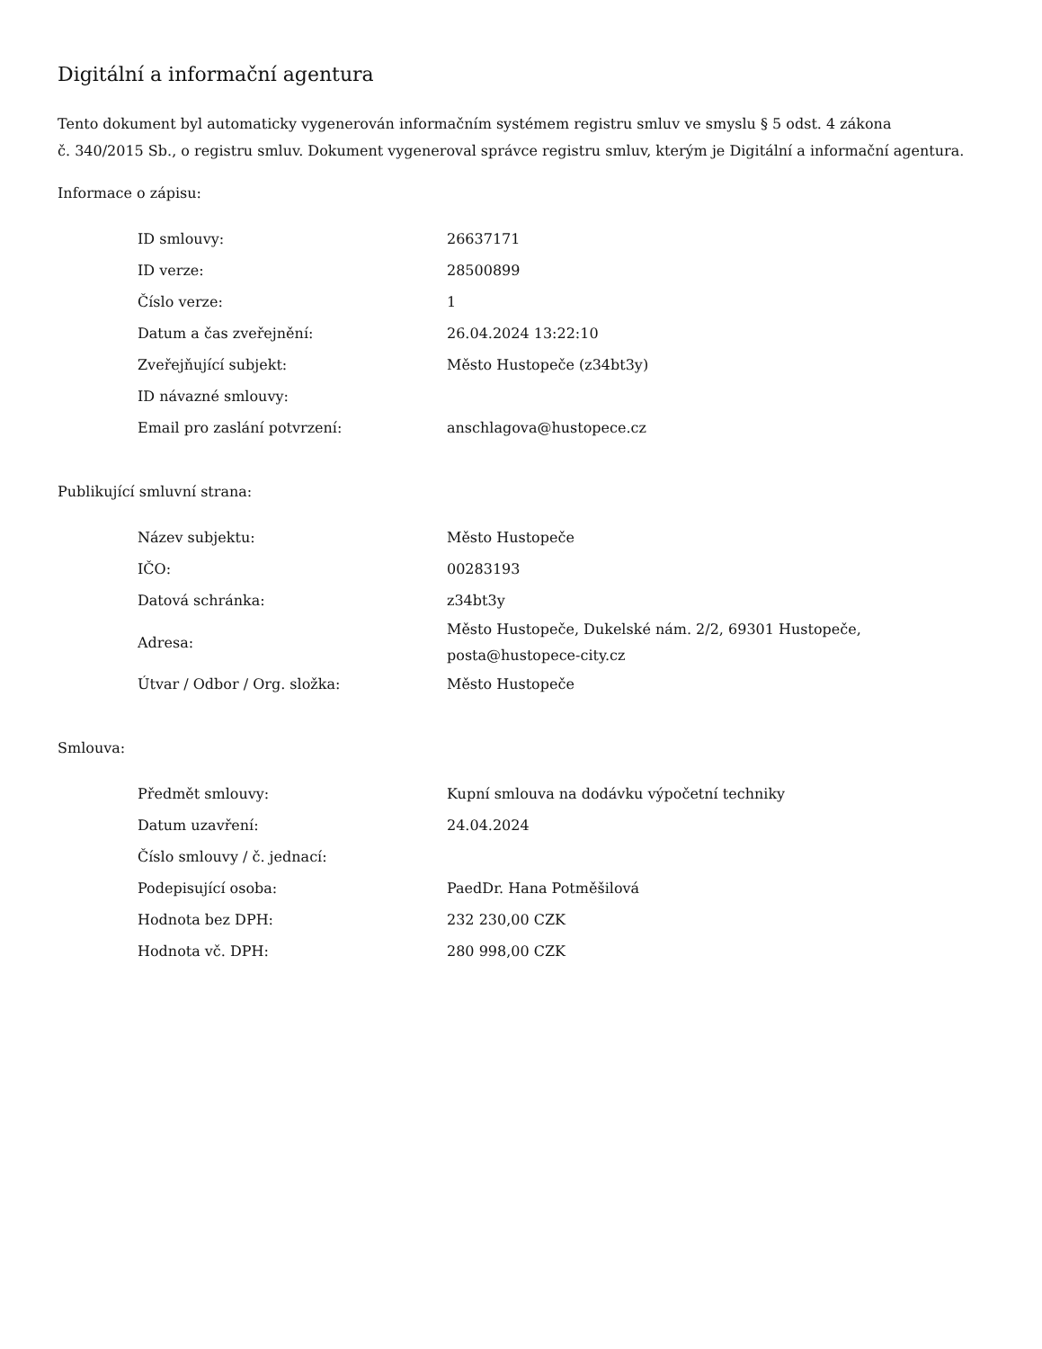Digitální a informační agentura
Tento dokument byl automaticky vygenerován informačním systémem registru smluv ve smyslu § 5 odst. 4 zákona
č. 340/2015 Sb., o registru smluv. Dokument vygeneroval správce registru smluv, kterým je Digitální a informační agentura.
Informace o zápisu:
| ID smlouvy: | 26637171 |
| ID verze: | 28500899 |
| Číslo verze: | 1 |
| Datum a čas zveřejnění: | 26.04.2024 13:22:10 |
| Zveřejňující subjekt: | Město Hustopeče (z34bt3y) |
| ID návazné smlouvy: | |
| Email pro zaslání potvrzení: | anschlagova@hustopece.cz |
Publikující smluvní strana:
| Název subjektu: | Město Hustopeče |
| IČO: | 00283193 |
| Datová schránka: | z34bt3y |
| Adresa: | Město Hustopeče, Dukelské nám. 2/2, 69301 Hustopeče, posta@hustopece-city.cz |
| Útvar / Odbor / Org. složka: | Město Hustopeče |
Smlouva:
| Předmět smlouvy: | Kupní smlouva na dodávku výpočetní techniky |
| Datum uzavření: | 24.04.2024 |
| Číslo smlouvy / č. jednací: | |
| Podepisující osoba: | PaedDr. Hana Potměšilová |
| Hodnota bez DPH: | 232 230,00 CZK |
| Hodnota vč. DPH: | 280 998,00 CZK |